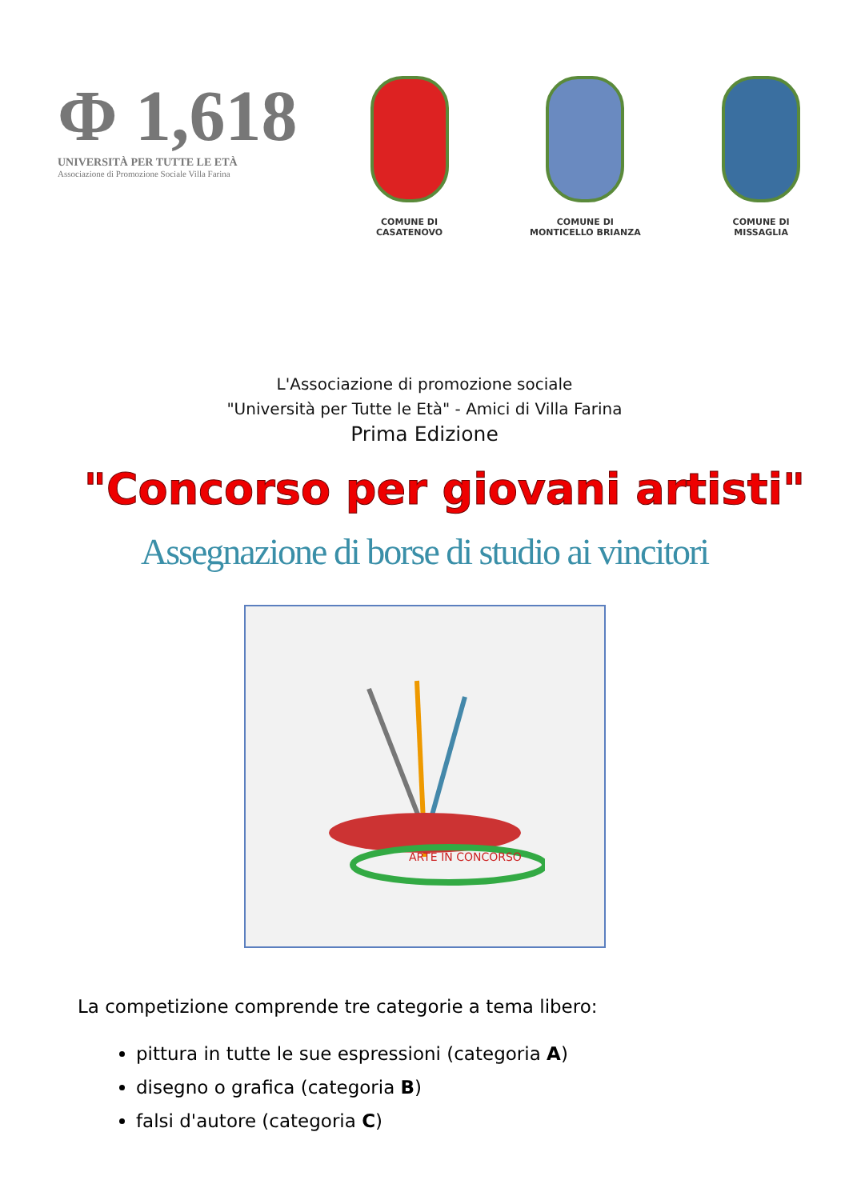Φ 1,618
UNIVERSITÀ PER TUTTE LE ETÀ
Associazione di Promozione Sociale Villa Farina
COMUNE DI
CASATENOVO
COMUNE DI
MONTICELLO BRIANZA
COMUNE DI
MISSAGLIA
L'Associazione di promozione sociale
"Università per Tutte le Età" - Amici di Villa Farina
Prima Edizione
"Concorso per giovani artisti"
Assegnazione di borse di studio ai vincitori
ARTE IN CONCORSO
La competizione comprende tre categorie a tema libero:
pittura in tutte le sue espressioni (categoria A)
disegno o grafica (categoria B)
falsi d'autore (categoria C)